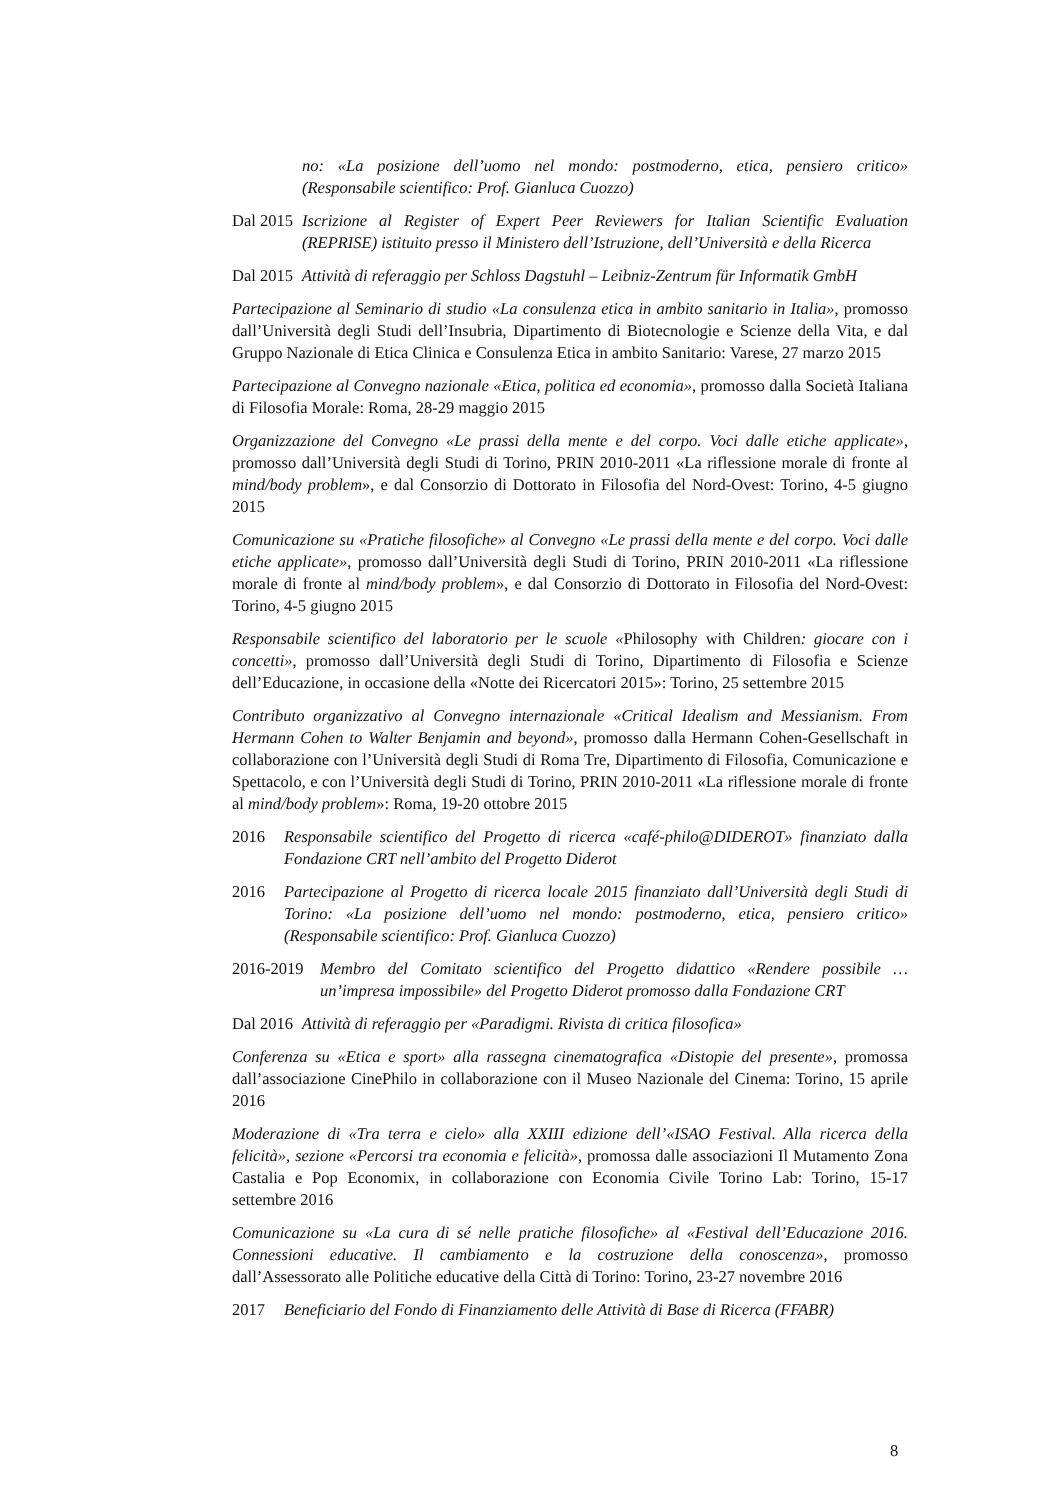no: «La posizione dell’uomo nel mondo: postmoderno, etica, pensiero critico» (Responsabile scientifico: Prof. Gianluca Cuozzo)
Dal 2015 Iscrizione al Register of Expert Peer Reviewers for Italian Scientific Evaluation (REPRISE) istituito presso il Ministero dell’Istruzione, dell’Università e della Ricerca
Dal 2015 Attività di referaggio per Schloss Dagstuhl – Leibniz-Zentrum für Informatik GmbH
Partecipazione al Seminario di studio «La consulenza etica in ambito sanitario in Italia», promosso dall’Università degli Studi dell’Insubria, Dipartimento di Biotecnologie e Scienze della Vita, e dal Gruppo Nazionale di Etica Clinica e Consulenza Etica in ambito Sanitario: Varese, 27 marzo 2015
Partecipazione al Convegno nazionale «Etica, politica ed economia», promosso dalla Società Italiana di Filosofia Morale: Roma, 28-29 maggio 2015
Organizzazione del Convegno «Le prassi della mente e del corpo. Voci dalle etiche applicate», promosso dall’Università degli Studi di Torino, PRIN 2010-2011 «La riflessione morale di fronte al mind/body problem», e dal Consorzio di Dottorato in Filosofia del Nord-Ovest: Torino, 4-5 giugno 2015
Comunicazione su «Pratiche filosofiche» al Convegno «Le prassi della mente e del corpo. Voci dalle etiche applicate», promosso dall’Università degli Studi di Torino, PRIN 2010-2011 «La riflessione morale di fronte al mind/body problem», e dal Consorzio di Dottorato in Filosofia del Nord-Ovest: Torino, 4-5 giugno 2015
Responsabile scientifico del laboratorio per le scuole «Philosophy with Children: giocare con i concetti», promosso dall’Università degli Studi di Torino, Dipartimento di Filosofia e Scienze dell’Educazione, in occasione della «Notte dei Ricercatori 2015»: Torino, 25 settembre 2015
Contributo organizzativo al Convegno internazionale «Critical Idealism and Messianism. From Hermann Cohen to Walter Benjamin and beyond», promosso dalla Hermann Cohen-Gesellschaft in collaborazione con l’Università degli Studi di Roma Tre, Dipartimento di Filosofia, Comunicazione e Spettacolo, e con l’Università degli Studi di Torino, PRIN 2010-2011 «La riflessione morale di fronte al mind/body problem»: Roma, 19-20 ottobre 2015
2016 Responsabile scientifico del Progetto di ricerca «café-philo@DIDEROT» finanziato dalla Fondazione CRT nell’ambito del Progetto Diderot
2016 Partecipazione al Progetto di ricerca locale 2015 finanziato dall’Università degli Studi di Torino: «La posizione dell’uomo nel mondo: postmoderno, etica, pensiero critico» (Responsabile scientifico: Prof. Gianluca Cuozzo)
2016-2019 Membro del Comitato scientifico del Progetto didattico «Rendere possibile … un’impresa impossibile» del Progetto Diderot promosso dalla Fondazione CRT
Dal 2016 Attività di referaggio per «Paradigmi. Rivista di critica filosofica»
Conferenza su «Etica e sport» alla rassegna cinematografica «Distopie del presente», promossa dall’associazione CinePhilo in collaborazione con il Museo Nazionale del Cinema: Torino, 15 aprile 2016
Moderazione di «Tra terra e cielo» alla XXIII edizione dell’«ISAO Festival. Alla ricerca della felicità», sezione «Percorsi tra economia e felicità», promossa dalle associazioni Il Mutamento Zona Castalia e Pop Economix, in collaborazione con Economia Civile Torino Lab: Torino, 15-17 settembre 2016
Comunicazione su «La cura di sé nelle pratiche filosofiche» al «Festival dell’Educazione 2016. Connessioni educative. Il cambiamento e la costruzione della conoscenza», promosso dall’Assessorato alle Politiche educative della Città di Torino: Torino, 23-27 novembre 2016
2017 Beneficiario del Fondo di Finanziamento delle Attività di Base di Ricerca (FFABR)
8